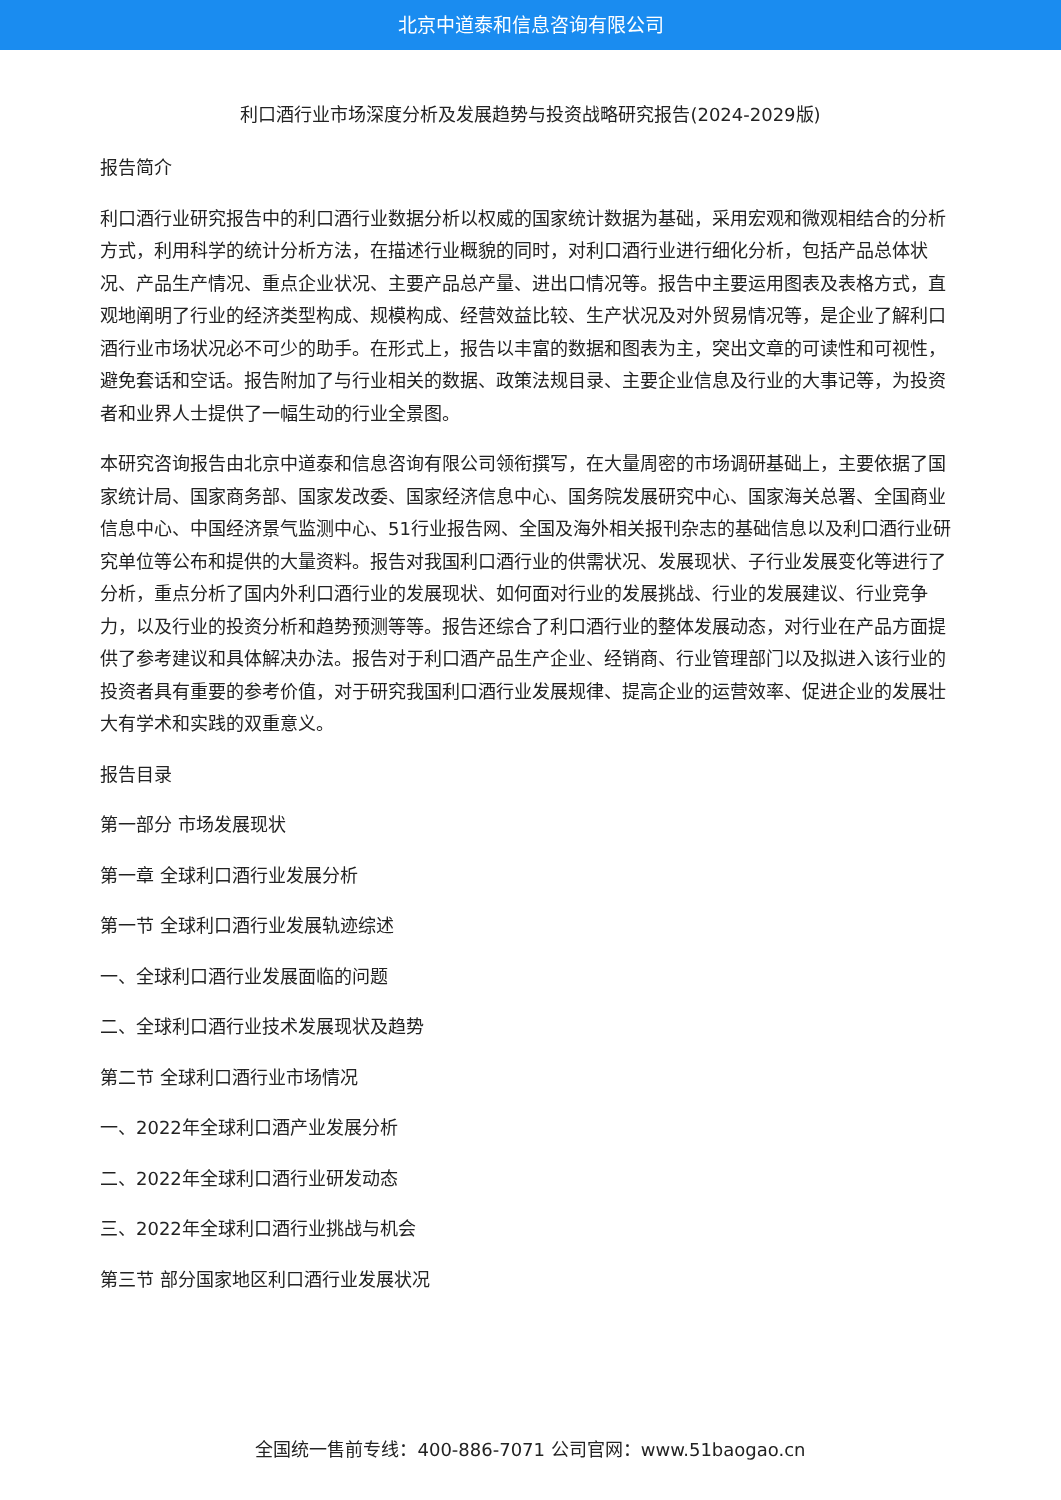北京中道泰和信息咨询有限公司
利口酒行业市场深度分析及发展趋势与投资战略研究报告(2024-2029版)
报告简介
利口酒行业研究报告中的利口酒行业数据分析以权威的国家统计数据为基础，采用宏观和微观相结合的分析方式，利用科学的统计分析方法，在描述行业概貌的同时，对利口酒行业进行细化分析，包括产品总体状况、产品生产情况、重点企业状况、主要产品总产量、进出口情况等。报告中主要运用图表及表格方式，直观地阐明了行业的经济类型构成、规模构成、经营效益比较、生产状况及对外贸易情况等，是企业了解利口酒行业市场状况必不可少的助手。在形式上，报告以丰富的数据和图表为主，突出文章的可读性和可视性，避免套话和空话。报告附加了与行业相关的数据、政策法规目录、主要企业信息及行业的大事记等，为投资者和业界人士提供了一幅生动的行业全景图。
本研究咨询报告由北京中道泰和信息咨询有限公司领衔撰写，在大量周密的市场调研基础上，主要依据了国家统计局、国家商务部、国家发改委、国家经济信息中心、国务院发展研究中心、国家海关总署、全国商业信息中心、中国经济景气监测中心、51行业报告网、全国及海外相关报刊杂志的基础信息以及利口酒行业研究单位等公布和提供的大量资料。报告对我国利口酒行业的供需状况、发展现状、子行业发展变化等进行了分析，重点分析了国内外利口酒行业的发展现状、如何面对行业的发展挑战、行业的发展建议、行业竞争力，以及行业的投资分析和趋势预测等等。报告还综合了利口酒行业的整体发展动态，对行业在产品方面提供了参考建议和具体解决办法。报告对于利口酒产品生产企业、经销商、行业管理部门以及拟进入该行业的投资者具有重要的参考价值，对于研究我国利口酒行业发展规律、提高企业的运营效率、促进企业的发展壮大有学术和实践的双重意义。
报告目录
第一部分 市场发展现状
第一章 全球利口酒行业发展分析
第一节 全球利口酒行业发展轨迹综述
一、全球利口酒行业发展面临的问题
二、全球利口酒行业技术发展现状及趋势
第二节 全球利口酒行业市场情况
一、2022年全球利口酒产业发展分析
二、2022年全球利口酒行业研发动态
三、2022年全球利口酒行业挑战与机会
第三节 部分国家地区利口酒行业发展状况
全国统一售前专线：400-886-7071 公司官网：www.51baogao.cn